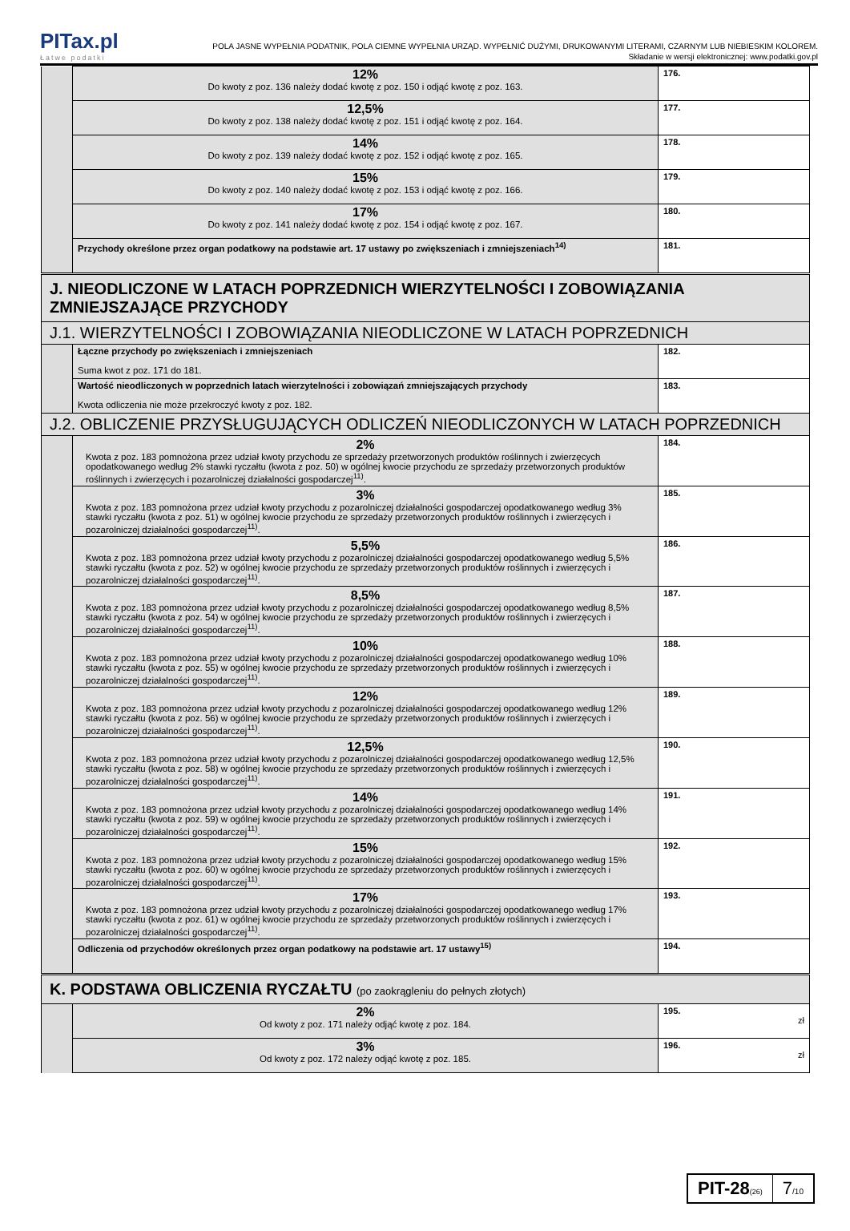PITax.pl
Łatwe podatki
POLA JASNE WYPEŁNIA PODATNIK, POLA CIEMNE WYPEŁNIA URZĄD. WYPEŁNIĆ DUŻYMI, DRUKOWANYMI LITERAMI, CZARNYM LUB NIEBIESKIM KOLOREM.
Składanie w wersji elektronicznej: www.podatki.gov.pl
| | 12% Do kwoty z poz. 136 należy dodać kwotę z poz. 150 i odjąć kwotę z poz. 163. | 176. |
| | 12,5% Do kwoty z poz. 138 należy dodać kwotę z poz. 151 i odjąć kwotę z poz. 164. | 177. |
| | 14% Do kwoty z poz. 139 należy dodać kwotę z poz. 152 i odjąć kwotę z poz. 165. | 178. |
| | 15% Do kwoty z poz. 140 należy dodać kwotę z poz. 153 i odjąć kwotę z poz. 166. | 179. |
| | 17% Do kwoty z poz. 141 należy dodać kwotę z poz. 154 i odjąć kwotę z poz. 167. | 180. |
| | Przychody określone przez organ podatkowy na podstawie art. 17 ustawy po zwiększeniach i zmniejszeniach<sup>14)</sup> | 181. |
| J. NIEODLICZONE W LATACH POPRZEDNICH WIERZYTELNOŚCI I ZOBOWIĄZANIA ZMNIEJSZAJĄCE PRZYCHODY | | |
| J.1. WIERZYTELNOŚCI I ZOBOWIĄZANIA NIEODLICZONE W LATACH POPRZEDNICH | | |
| | Łączne przychody po zwiększeniach i zmniejszeniach Suma kwot z poz. 171 do 181. | 182. |
| | Wartość nieodliczonych w poprzednich latach wierzytelności i zobowiązań zmniejszających przychody Kwota odliczenia nie może przekroczyć kwoty z poz. 182. | 183. |
| J.2. OBLICZENIE PRZYSŁUGUJĄCYCH ODLICZEŃ NIEODLICZONYCH W LATACH POPRZEDNICH | | |
| | 2% Kwota z poz. 183 pomnożona przez udział kwoty przychodu ze sprzedaży przetworzonych produktów roślinnych i zwierzęcych opodatkowanego według 2% stawki ryczałtu (kwota z poz. 50) w ogólnej kwocie przychodu ze sprzedaży przetworzonych produktów roślinnych i zwierzęcych i pozarolniczej działalności gospodarczej<sup>11)</sup>. | 184. |
| | 3% Kwota z poz. 183 pomnożona przez udział kwoty przychodu z pozarolniczej działalności gospodarczej opodatkowanego według 3% stawki ryczałtu (kwota z poz. 51) w ogólnej kwocie przychodu ze sprzedaży przetworzonych produktów roślinnych i zwierzęcych i pozarolniczej działalności gospodarczej<sup>11)</sup>. | 185. |
| | 5,5% Kwota z poz. 183 pomnożona przez udział kwoty przychodu z pozarolniczej działalności gospodarczej opodatkowanego według 5,5% stawki ryczałtu (kwota z poz. 52) w ogólnej kwocie przychodu ze sprzedaży przetworzonych produktów roślinnych i zwierzęcych i pozarolniczej działalności gospodarczej<sup>11)</sup>. | 186. |
| | 8,5% Kwota z poz. 183 pomnożona przez udział kwoty przychodu z pozarolniczej działalności gospodarczej opodatkowanego według 8,5% stawki ryczałtu (kwota z poz. 54) w ogólnej kwocie przychodu ze sprzedaży przetworzonych produktów roślinnych i zwierzęcych i pozarolniczej działalności gospodarczej<sup>11)</sup>. | 187. |
| | 10% Kwota z poz. 183 pomnożona przez udział kwoty przychodu z pozarolniczej działalności gospodarczej opodatkowanego według 10% stawki ryczałtu (kwota z poz. 55) w ogólnej kwocie przychodu ze sprzedaży przetworzonych produktów roślinnych i zwierzęcych i pozarolniczej działalności gospodarczej<sup>11)</sup>. | 188. |
| | 12% Kwota z poz. 183 pomnożona przez udział kwoty przychodu z pozarolniczej działalności gospodarczej opodatkowanego według 12% stawki ryczałtu (kwota z poz. 56) w ogólnej kwocie przychodu ze sprzedaży przetworzonych produktów roślinnych i zwierzęcych i pozarolniczej działalności gospodarczej<sup>11)</sup>. | 189. |
| | 12,5% Kwota z poz. 183 pomnożona przez udział kwoty przychodu z pozarolniczej działalności gospodarczej opodatkowanego według 12,5% stawki ryczałtu (kwota z poz. 58) w ogólnej kwocie przychodu ze sprzedaży przetworzonych produktów roślinnych i zwierzęcych i pozarolniczej działalności gospodarczej<sup>11)</sup>. | 190. |
| | 14% Kwota z poz. 183 pomnożona przez udział kwoty przychodu z pozarolniczej działalności gospodarczej opodatkowanego według 14% stawki ryczałtu (kwota z poz. 59) w ogólnej kwocie przychodu ze sprzedaży przetworzonych produktów roślinnych i zwierzęcych i pozarolniczej działalności gospodarczej<sup>11)</sup>. | 191. |
| | 15% Kwota z poz. 183 pomnożona przez udział kwoty przychodu z pozarolniczej działalności gospodarczej opodatkowanego według 15% stawki ryczałtu (kwota z poz. 60) w ogólnej kwocie przychodu ze sprzedaży przetworzonych produktów roślinnych i zwierzęcych i pozarolniczej działalności gospodarczej<sup>11)</sup>. | 192. |
| | 17% Kwota z poz. 183 pomnożona przez udział kwoty przychodu z pozarolniczej działalności gospodarczej opodatkowanego według 17% stawki ryczałtu (kwota z poz. 61) w ogólnej kwocie przychodu ze sprzedaży przetworzonych produktów roślinnych i zwierzęcych i pozarolniczej działalności gospodarczej<sup>11)</sup>. | 193. |
| | Odliczenia od przychodów określonych przez organ podatkowy na podstawie art. 17 ustawy<sup>15)</sup> | 194. |
| K. PODSTAWA OBLICZENIA RYCZAŁTU (po zaokrągleniu do pełnych złotych) | | |
| | 2% Od kwoty z poz. 171 należy odjąć kwotę z poz. 184. | 195. zł |
| | 3% Od kwoty z poz. 172 należy odjąć kwotę z poz. 185. | 196. zł |
PIT-28(26)
7/10